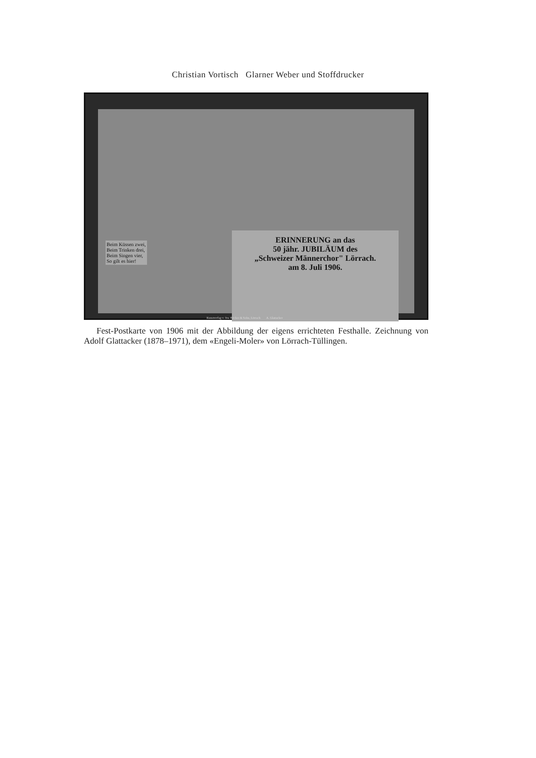Christian Vortisch Glarner Weber und Stoffdrucker
Beim Küssen zwei,
Beim Trinken drei,
Beim Singen vier,
So gilt es hier!
ERINNERUNG an das
50 jähr. JUBILÄUM des
„Schweizer Männerchor" Lörrach.
am 8. Juli 1906.
Kunstverlag v. Jos. Böcker & Sohn, Lörrach A. Glattacker
Fest-Postkarte von 1906 mit der Abbildung der eigens errichteten Festhalle. Zeichnung von Adolf Glattacker (1878–1971), dem «Engeli-Moler» von Lörrach-Tüllingen.